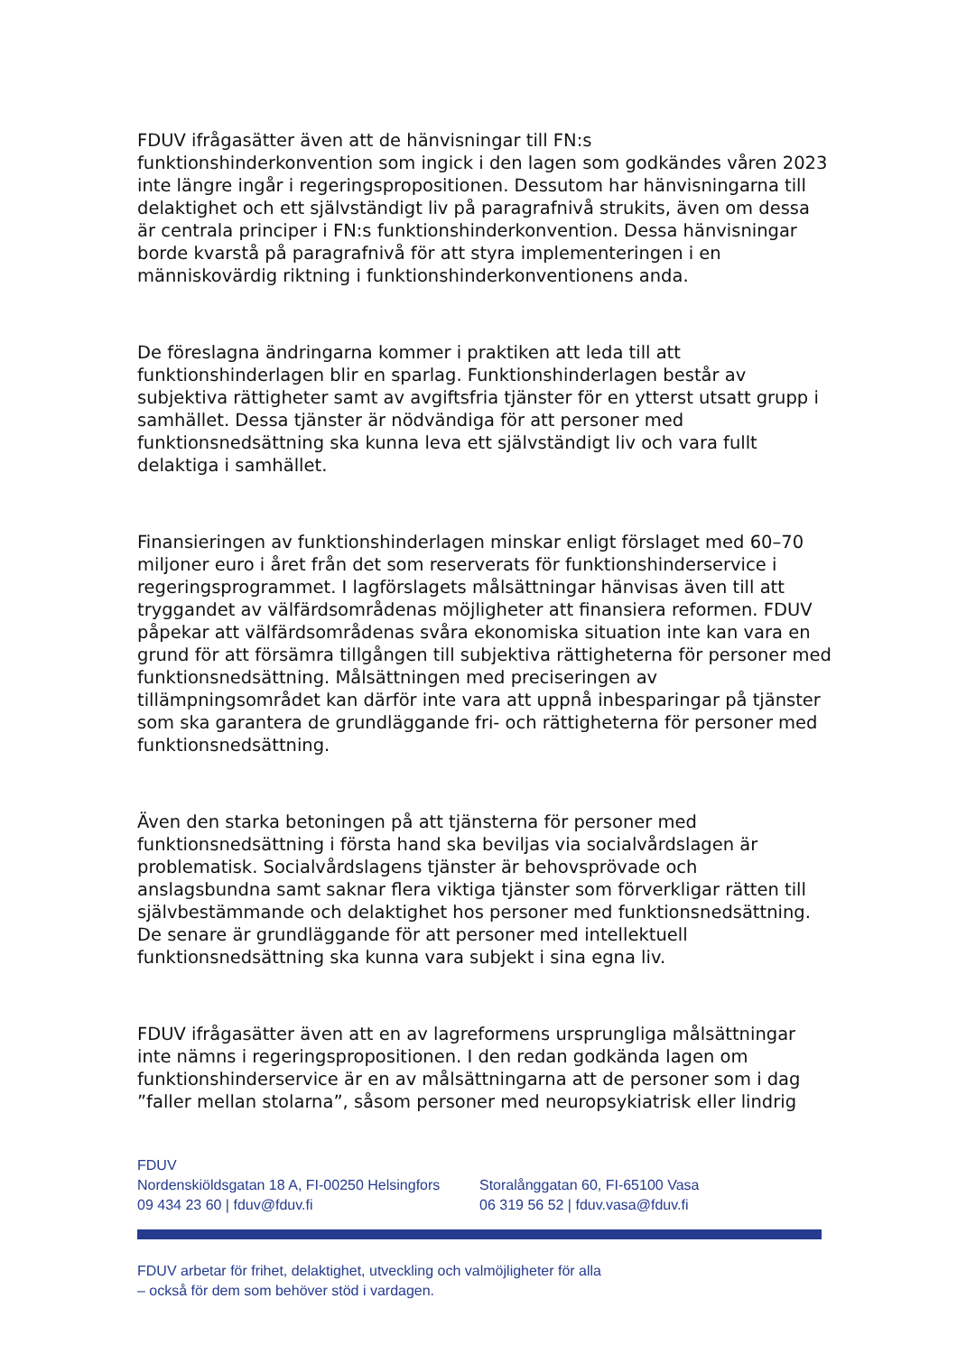FDUV ifrågasätter även att de hänvisningar till FN:s funktionshinderkonvention som ingick i den lagen som godkändes våren 2023 inte längre ingår i regeringspropositionen. Dessutom har hänvisningarna till delaktighet och ett självständigt liv på paragrafnivå strukits, även om dessa är centrala principer i FN:s funktionshinderkonvention. Dessa hänvisningar borde kvarstå på paragrafnivå för att styra implementeringen i en människovärdig riktning i funktionshinderkonventionens anda.
De föreslagna ändringarna kommer i praktiken att leda till att funktionshinderlagen blir en sparlag. Funktionshinderlagen består av subjektiva rättigheter samt av avgiftsfria tjänster för en ytterst utsatt grupp i samhället. Dessa tjänster är nödvändiga för att personer med funktionsnedsättning ska kunna leva ett självständigt liv och vara fullt delaktiga i samhället.
Finansieringen av funktionshinderlagen minskar enligt förslaget med 60–70 miljoner euro i året från det som reserverats för funktionshinderservice i regeringsprogrammet. I lagförslagets målsättningar hänvisas även till att tryggandet av välfärdsområdenas möjligheter att finansiera reformen. FDUV påpekar att välfärdsområdenas svåra ekonomiska situation inte kan vara en grund för att försämra tillgången till subjektiva rättigheterna för personer med funktionsnedsättning. Målsättningen med preciseringen av tillämpningsområdet kan därför inte vara att uppnå inbesparingar på tjänster som ska garantera de grundläggande fri- och rättigheterna för personer med funktionsnedsättning.
Även den starka betoningen på att tjänsterna för personer med funktionsnedsättning i första hand ska beviljas via socialvårdslagen är problematisk. Socialvårdslagens tjänster är behovsprövade och anslagsbundna samt saknar flera viktiga tjänster som förverkligar rätten till självbestämmande och delaktighet hos personer med funktionsnedsättning. De senare är grundläggande för att personer med intellektuell funktionsnedsättning ska kunna vara subjekt i sina egna liv.
FDUV ifrågasätter även att en av lagreformens ursprungliga målsättningar inte nämns i regeringspropositionen. I den redan godkända lagen om funktionshinderservice är en av målsättningarna att de personer som i dag ”faller mellan stolarna”, såsom personer med neuropsykiatrisk eller lindrig
FDUV
Nordenskiöldsgatan 18 A, FI-00250 Helsingfors
09 434 23 60 | fduv@fduv.fi
Storalånggatan 60, FI-65100 Vasa
06 319 56 52 | fduv.vasa@fduv.fi
FDUV arbetar för frihet, delaktighet, utveckling och valmöjligheter för alla
– också för dem som behöver stöd i vardagen.